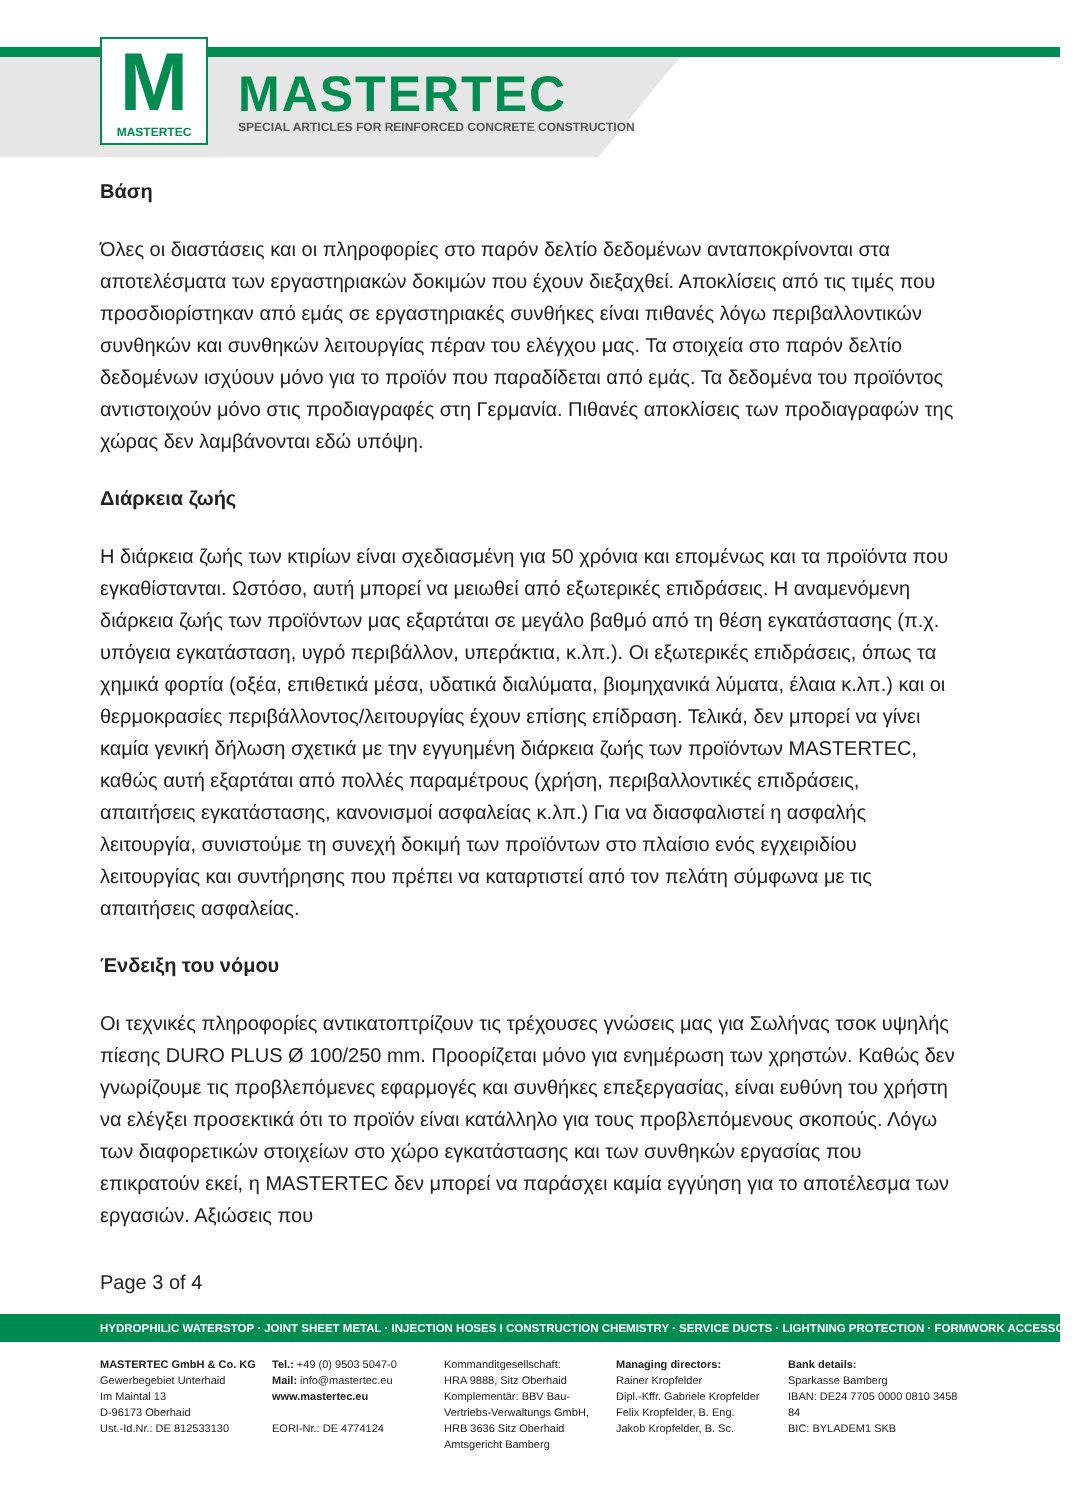M
MASTERTEC
MASTERTEC
SPECIAL ARTICLES FOR REINFORCED CONCRETE CONSTRUCTION
Βάση
Όλες οι διαστάσεις και οι πληροφορίες στο παρόν δελτίο δεδομένων ανταποκρίνονται στα αποτελέσματα των εργαστηριακών δοκιμών που έχουν διεξαχθεί. Αποκλίσεις από τις τιμές που προσδιορίστηκαν από εμάς σε εργαστηριακές συνθήκες είναι πιθανές λόγω περιβαλλοντικών συνθηκών και συνθηκών λειτουργίας πέραν του ελέγχου μας. Τα στοιχεία στο παρόν δελτίο δεδομένων ισχύουν μόνο για το προϊόν που παραδίδεται από εμάς. Τα δεδομένα του προϊόντος αντιστοιχούν μόνο στις προδιαγραφές στη Γερμανία. Πιθανές αποκλίσεις των προδιαγραφών της χώρας δεν λαμβάνονται εδώ υπόψη.
Διάρκεια ζωής
Η διάρκεια ζωής των κτιρίων είναι σχεδιασμένη για 50 χρόνια και επομένως και τα προϊόντα που εγκαθίστανται. Ωστόσο, αυτή μπορεί να μειωθεί από εξωτερικές επιδράσεις. Η αναμενόμενη διάρκεια ζωής των προϊόντων μας εξαρτάται σε μεγάλο βαθμό από τη θέση εγκατάστασης (π.χ. υπόγεια εγκατάσταση, υγρό περιβάλλον, υπεράκτια, κ.λπ.). Οι εξωτερικές επιδράσεις, όπως τα χημικά φορτία (οξέα, επιθετικά μέσα, υδατικά διαλύματα, βιομηχανικά λύματα, έλαια κ.λπ.) και οι θερμοκρασίες περιβάλλοντος/λειτουργίας έχουν επίσης επίδραση. Τελικά, δεν μπορεί να γίνει καμία γενική δήλωση σχετικά με την εγγυημένη διάρκεια ζωής των προϊόντων MASTERTEC, καθώς αυτή εξαρτάται από πολλές παραμέτρους (χρήση, περιβαλλοντικές επιδράσεις, απαιτήσεις εγκατάστασης, κανονισμοί ασφαλείας κ.λπ.) Για να διασφαλιστεί η ασφαλής λειτουργία, συνιστούμε τη συνεχή δοκιμή των προϊόντων στο πλαίσιο ενός εγχειριδίου λειτουργίας και συντήρησης που πρέπει να καταρτιστεί από τον πελάτη σύμφωνα με τις απαιτήσεις ασφαλείας.
Ένδειξη του νόμου
Οι τεχνικές πληροφορίες αντικατοπτρίζουν τις τρέχουσες γνώσεις μας για Σωλήνας τσοκ υψηλής πίεσης DURO PLUS Ø 100/250 mm. Προορίζεται μόνο για ενημέρωση των χρηστών. Καθώς δεν γνωρίζουμε τις προβλεπόμενες εφαρμογές και συνθήκες επεξεργασίας, είναι ευθύνη του χρήστη να ελέγξει προσεκτικά ότι το προϊόν είναι κατάλληλο για τους προβλεπόμενους σκοπούς. Λόγω των διαφορετικών στοιχείων στο χώρο εγκατάστασης και των συνθηκών εργασίας που επικρατούν εκεί, η MASTERTEC δεν μπορεί να παράσχει καμία εγγύηση για το αποτέλεσμα των εργασιών. Αξιώσεις που
Page 3 of 4
HYDROPHILIC WATERSTOP · JOINT SHEET METAL · INJECTION HOSES I CONSTRUCTION CHEMISTRY · SERVICE DUCTS · LIGHTNING PROTECTION · FORMWORK ACCESSORIES
MASTERTEC GmbH & Co. KG
Gewerbegebiet Unterhaid
Im Maintal 13
D-96173 Oberhaid
Ust.-Id.Nr.: DE 812533130
Tel.: +49 (0) 9503 5047-0
Mail: info@mastertec.eu
www.mastertec.eu
EORI-Nr.: DE 4774124
Kommanditgesellschaft:
HRA 9888, Sitz Oberhaid
Komplementär: BBV Bau-Vertriebs-Verwaltungs GmbH,
HRB 3636 Sitz Oberhaid
Amtsgericht Bamberg
Managing directors:
Rainer Kropfelder
Dipl.-Kffr. Gabriele Kropfelder
Felix Kropfelder, B. Eng.
Jakob Kropfelder, B. Sc.
Bank details:
Sparkasse Bamberg
IBAN: DE24 7705 0000 0810 3458 84
BIC: BYLADEM1 SKB